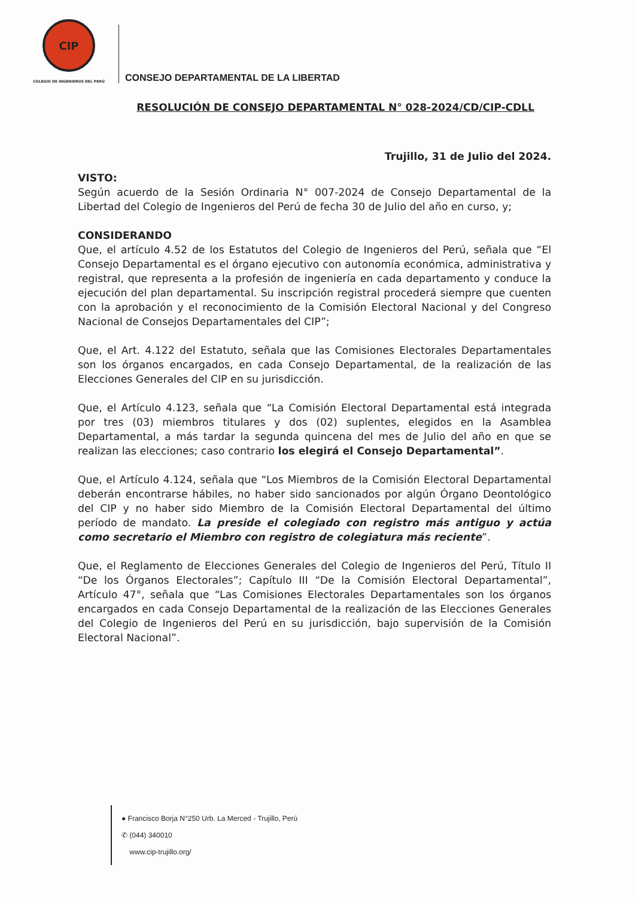CIP
COLEGIO DE INGENIEROS DEL PERÚ
CONSEJO DEPARTAMENTAL DE LA LIBERTAD
RESOLUCIÓN DE CONSEJO DEPARTAMENTAL N° 028-2024/CD/CIP-CDLL
Trujillo, 31 de Julio del 2024.
VISTO:
Según acuerdo de la Sesión Ordinaria N° 007-2024 de Consejo Departamental de la Libertad del Colegio de Ingenieros del Perú de fecha 30 de Julio del año en curso, y;
CONSIDERANDO
Que, el artículo 4.52 de los Estatutos del Colegio de Ingenieros del Perú, señala que “El Consejo Departamental es el órgano ejecutivo con autonomía económica, administrativa y registral, que representa a la profesión de ingeniería en cada departamento y conduce la ejecución del plan departamental. Su inscripción registral procederá siempre que cuenten con la aprobación y el reconocimiento de la Comisión Electoral Nacional y del Congreso Nacional de Consejos Departamentales del CIP”;
Que, el Art. 4.122 del Estatuto, señala que las Comisiones Electorales Departamentales son los órganos encargados, en cada Consejo Departamental, de la realización de las Elecciones Generales del CIP en su jurisdicción.
Que, el Artículo 4.123, señala que “La Comisión Electoral Departamental está integrada por tres (03) miembros titulares y dos (02) suplentes, elegidos en la Asamblea Departamental, a más tardar la segunda quincena del mes de Julio del año en que se realizan las elecciones; caso contrario los elegirá el Consejo Departamental”.
Que, el Artículo 4.124, señala que “Los Miembros de la Comisión Electoral Departamental deberán encontrarse hábiles, no haber sido sancionados por algún Órgano Deontológico del CIP y no haber sido Miembro de la Comisión Electoral Departamental del último período de mandato. La preside el colegiado con registro más antiguo y actúa como secretario el Miembro con registro de colegiatura más reciente”.
Que, el Reglamento de Elecciones Generales del Colegio de Ingenieros del Perú, Título II “De los Órganos Electorales”; Capítulo III “De la Comisión Electoral Departamental”, Artículo 47°, señala que “Las Comisiones Electorales Departamentales son los órganos encargados en cada Consejo Departamental de la realización de las Elecciones Generales del Colegio de Ingenieros del Perú en su jurisdicción, bajo supervisión de la Comisión Electoral Nacional”.
● Francisco Borja N°250 Urb. La Merced - Trujillo, Perú
✆ (044) 340010
www.cip-trujillo.org/